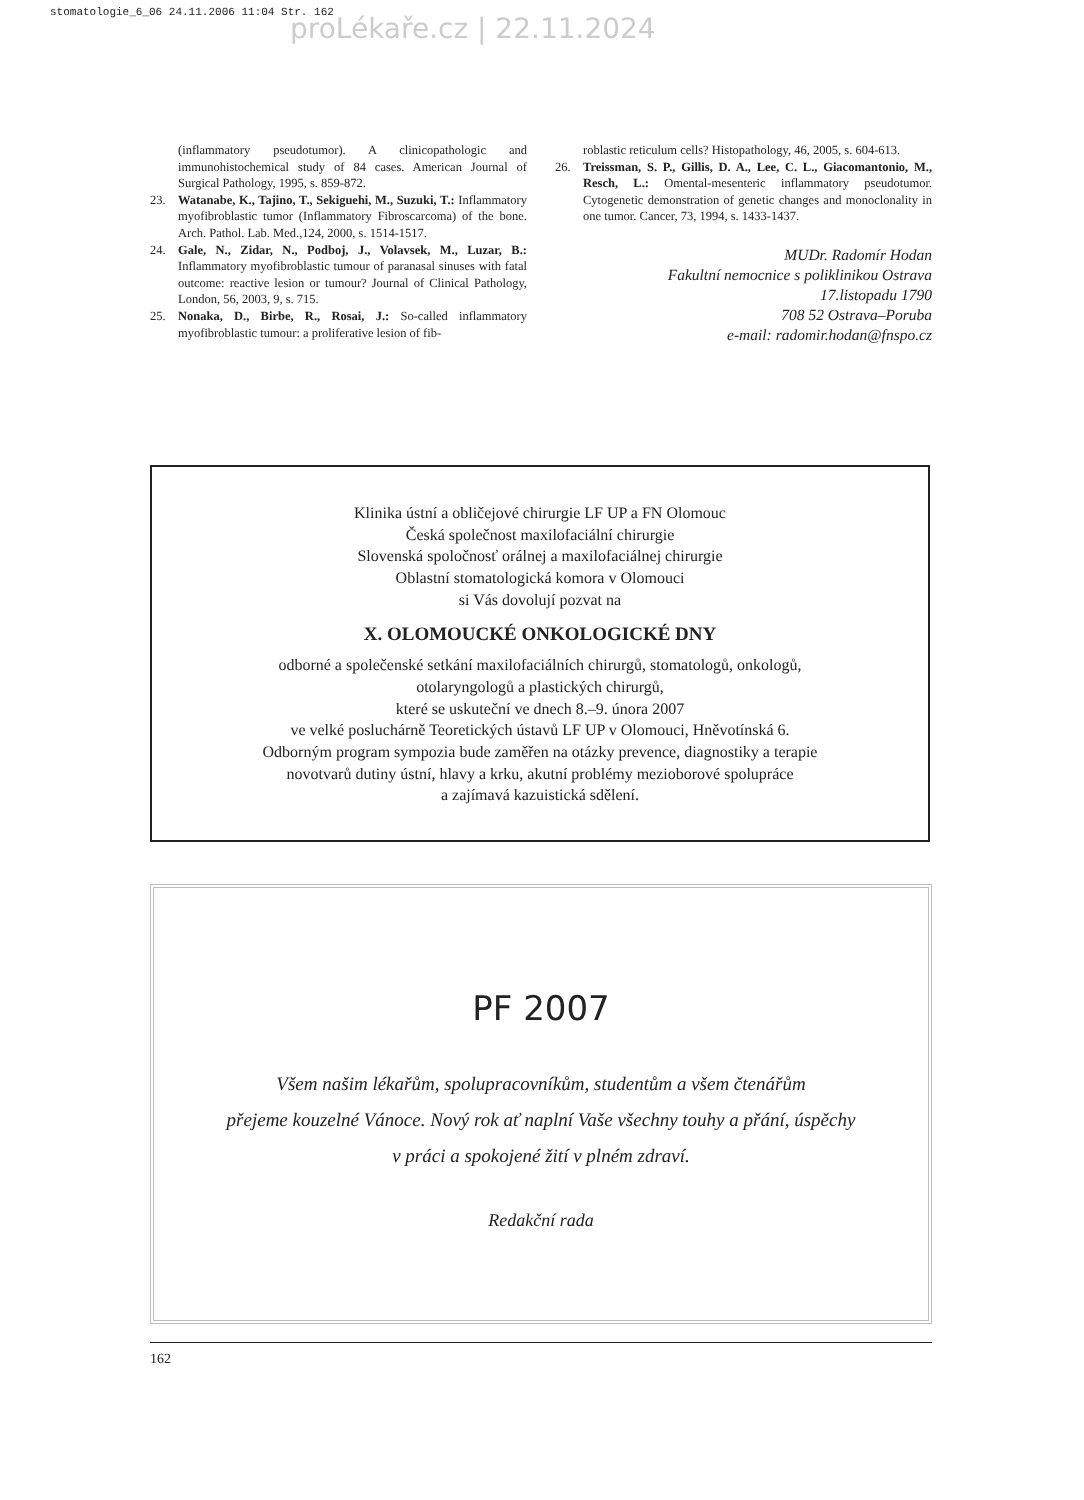stomatologie_6_06 24.11.2006 11:04 Str. 162
proLékaře.cz | 22.11.2024
(inflammatory pseudotumor). A clinicopathologic and immunohistochemical study of 84 cases. American Journal of Surgical Pathology, 1995, s. 859-872.
23. Watanabe, K., Tajino, T., Sekiguehi, M., Suzuki, T.: Inflammatory myofibroblastic tumor (Inflammatory Fibroscarcoma) of the bone. Arch. Pathol. Lab. Med.,124, 2000, s. 1514-1517.
24. Gale, N., Zidar, N., Podboj, J., Volavsek, M., Luzar, B.: Inflammatory myofibroblastic tumour of paranasal sinuses with fatal outcome: reactive lesion or tumour? Journal of Clinical Pathology, London, 56, 2003, 9, s. 715.
25. Nonaka, D., Birbe, R., Rosai, J.: So-called inflammatory myofibroblastic tumour: a proliferative lesion of fib-
roblastic reticulum cells? Histopathology, 46, 2005, s. 604-613.
26. Treissman, S. P., Gillis, D. A., Lee, C. L., Giacomantonio, M., Resch, L.: Omental-mesenteric inflammatory pseudotumor. Cytogenetic demonstration of genetic changes and monoclonality in one tumor. Cancer, 73, 1994, s. 1433-1437.
MUDr. Radomír Hodan
Fakultní nemocnice s poliklinikou Ostrava
17.listopadu 1790
708 52 Ostrava–Poruba
e-mail: radomir.hodan@fnspo.cz
Klinika ústní a obličejové chirurgie LF UP a FN Olomouc
Česká společnost maxilofaciální chirurgie
Slovenská spoločnosť orálnej a maxilofaciálnej chirurgie
Oblastní stomatologická komora v Olomouci
si Vás dovolují pozvat na
X. OLOMOUCKÉ ONKOLOGICKÉ DNY
odborné a společenské setkání maxilofaciálních chirurgů, stomatologů, onkologů,
otolaryngologů a plastických chirurgů,
které se uskuteční ve dnech 8.–9. února 2007
ve velké posluchárně Teoretických ústavů LF UP v Olomouci, Hněvotínská 6.
Odborným program sympozia bude zaměřen na otázky prevence, diagnostiky a terapie
novotvarů dutiny ústní, hlavy a krku, akutní problémy mezioborové spolupráce
a zajímavá kazuistická sdělení.
PF 2007
Všem našim lékařům, spolupracovníkům, studentům a všem čtenářům
přejeme kouzelné Vánoce. Nový rok ať naplní Vaše všechny touhy a přání, úspěchy
v práci a spokojené žití v plném zdraví.
Redakční rada
162